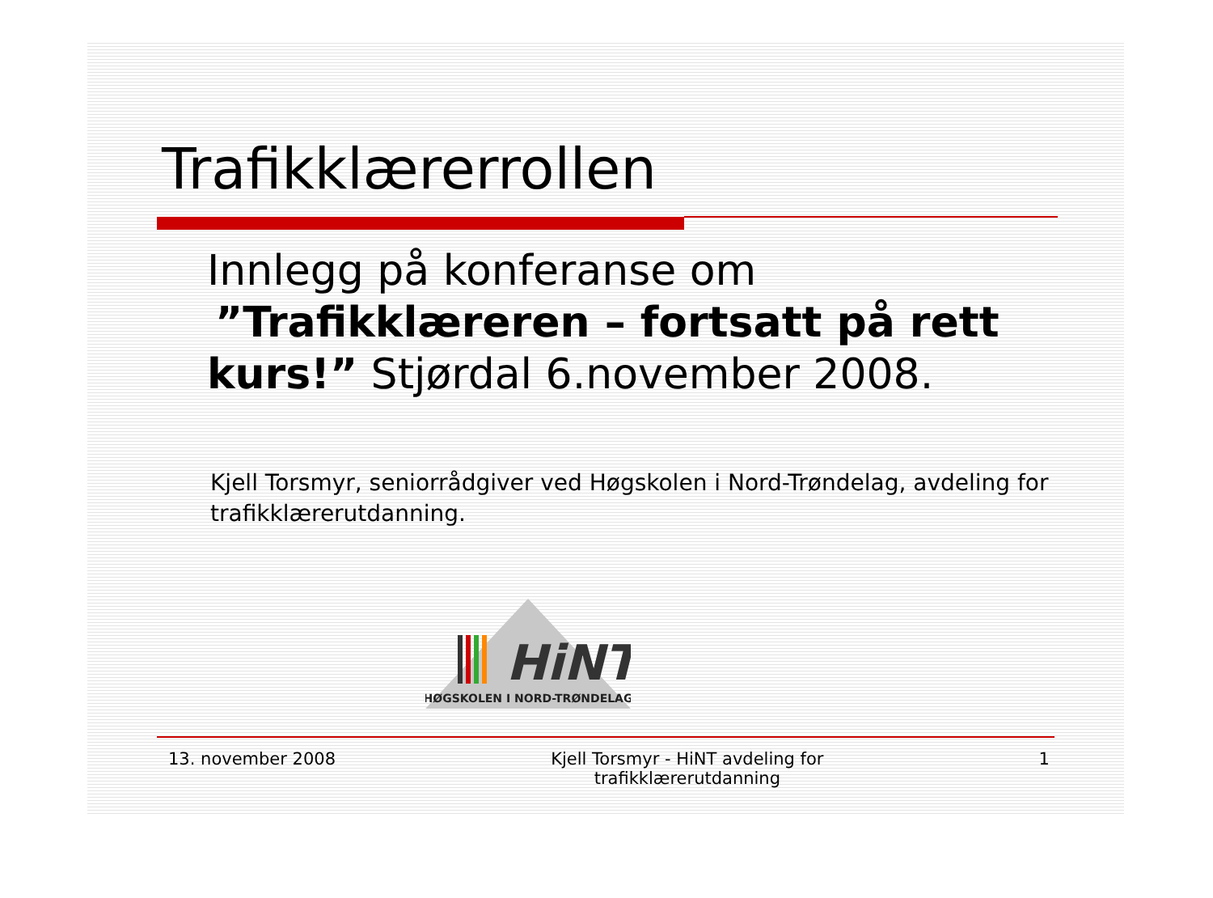Trafikklærerrollen
Innlegg på konferanse om
”Trafikklæreren – fortsatt på rett kurs!” Stjørdal 6.november 2008.
Kjell Torsmyr, seniorrådgiver ved Høgskolen i Nord-Trøndelag, avdeling for trafikklærerutdanning.
HiNT
HØGSKOLEN I NORD-TRØNDELAG
13. november 2008 Kjell Torsmyr - HiNT avdeling for
trafikklærerutdanning 1